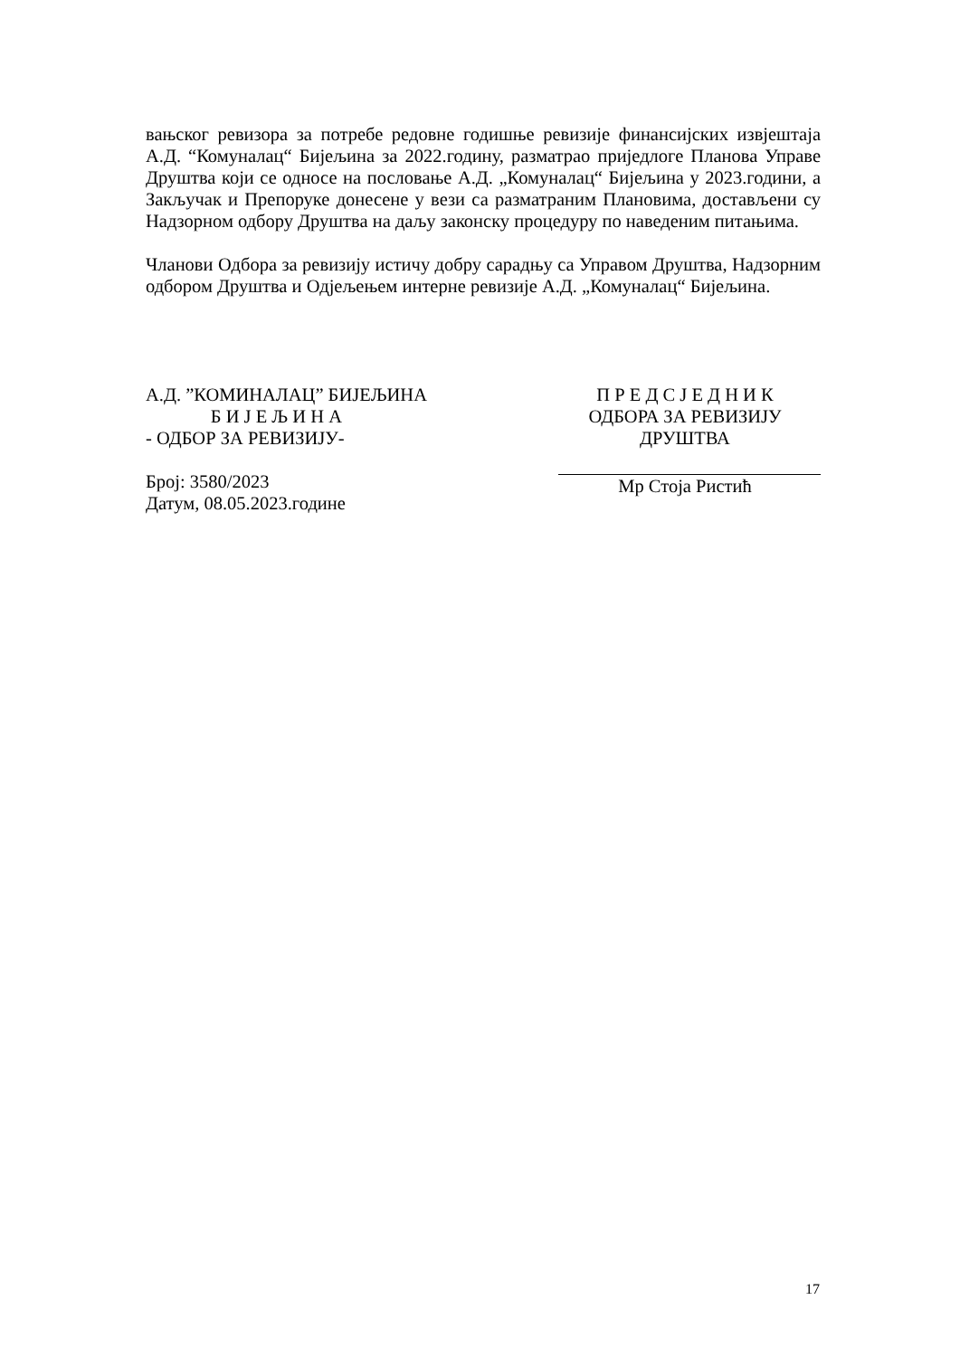вањског ревизора за потребе редовне годишње ревизије финансијских извјештаја А.Д. “Комуналац“ Бијељина за 2022.годину, разматрао приједлоге Планова Управе Друштва који се односе на пословање А.Д. „Комуналац“ Бијељина у 2023.години, а Закључак и Препоруке донесене у вези са разматраним Плановима, достављени су Надзорном одбору Друштва на даљу законску процедуру по наведеним питањима.
Чланови Одбора за ревизију истичу добру сарадњу са Управом Друштва, Надзорним одбором Друштва и Одјељењем интерне ревизије А.Д. „Комуналац“ Бијељина.
А.Д. ”КОМИНАЛАЦ” БИЈЕЉИНА
Б И Ј Е Љ И Н А
- ОДБОР ЗА РЕВИЗИЈУ-
Број: 3580/2023
Датум, 08.05.2023.године
П Р Е Д С Ј Е Д Н И К
ОДБОРА ЗА РЕВИЗИЈУ ДРУШТВА
Мр Стоја Ристић
17